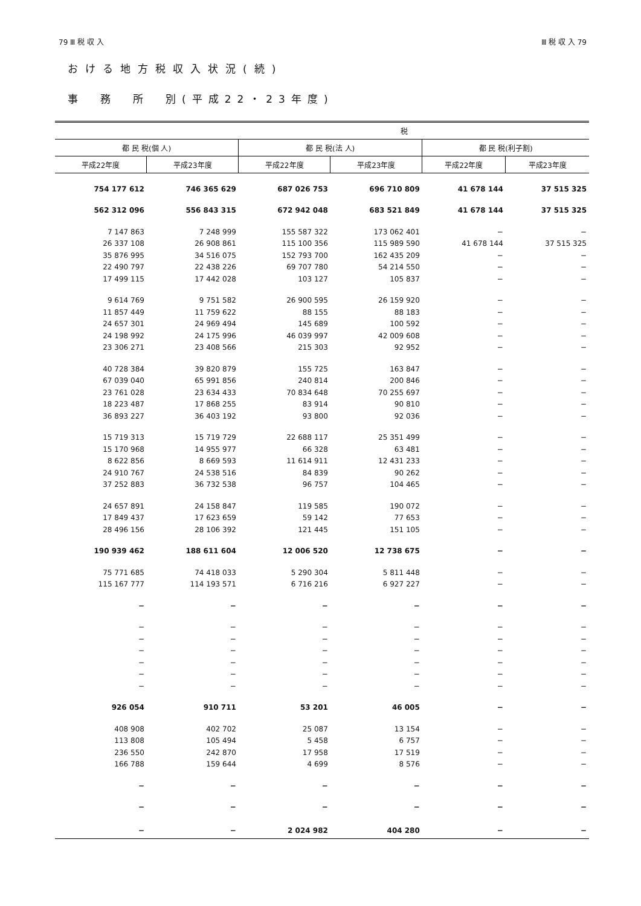79 Ⅲ 税 収 入 Ⅲ 税 収 入 79
おける地方税収入状況(続)
事　務　所　別(平成22・23年度)
| 税 | | | | | |
| --- | --- | --- | --- | --- | --- |
| 都 民 税(個 人) | | 都 民 税(法 人) | | 都 民 税(利子割) | |
| 平成22年度 | 平成23年度 | 平成22年度 | 平成23年度 | 平成22年度 | 平成23年度 |
| 754 177 612 | 746 365 629 | 687 026 753 | 696 710 809 | 41 678 144 | 37 515 325 |
| 562 312 096 | 556 843 315 | 672 942 048 | 683 521 849 | 41 678 144 | 37 515 325 |
| 7 147 863 | 7 248 999 | 155 587 322 | 173 062 401 | − | − |
| 26 337 108 | 26 908 861 | 115 100 356 | 115 989 590 | 41 678 144 | 37 515 325 |
| 35 876 995 | 34 516 075 | 152 793 700 | 162 435 209 | − | − |
| 22 490 797 | 22 438 226 | 69 707 780 | 54 214 550 | − | − |
| 17 499 115 | 17 442 028 | 103 127 | 105 837 | − | − |
| 9 614 769 | 9 751 582 | 26 900 595 | 26 159 920 | − | − |
| 11 857 449 | 11 759 622 | 88 155 | 88 183 | − | − |
| 24 657 301 | 24 969 494 | 145 689 | 100 592 | − | − |
| 24 198 992 | 24 175 996 | 46 039 997 | 42 009 608 | − | − |
| 23 306 271 | 23 408 566 | 215 303 | 92 952 | − | − |
| 40 728 384 | 39 820 879 | 155 725 | 163 847 | − | − |
| 67 039 040 | 65 991 856 | 240 814 | 200 846 | − | − |
| 23 761 028 | 23 634 433 | 70 834 648 | 70 255 697 | − | − |
| 18 223 487 | 17 868 255 | 83 914 | 90 810 | − | − |
| 36 893 227 | 36 403 192 | 93 800 | 92 036 | − | − |
| 15 719 313 | 15 719 729 | 22 688 117 | 25 351 499 | − | − |
| 15 170 968 | 14 955 977 | 66 328 | 63 481 | − | − |
| 8 622 856 | 8 669 593 | 11 614 911 | 12 431 233 | − | − |
| 24 910 767 | 24 538 516 | 84 839 | 90 262 | − | − |
| 37 252 883 | 36 732 538 | 96 757 | 104 465 | − | − |
| 24 657 891 | 24 158 847 | 119 585 | 190 072 | − | − |
| 17 849 437 | 17 623 659 | 59 142 | 77 653 | − | − |
| 28 496 156 | 28 106 392 | 121 445 | 151 105 | − | − |
| 190 939 462 | 188 611 604 | 12 006 520 | 12 738 675 | − | − |
| 75 771 685 | 74 418 033 | 5 290 304 | 5 811 448 | − | − |
| 115 167 777 | 114 193 571 | 6 716 216 | 6 927 227 | − | − |
| − | − | − | − | − | − |
| − | − | − | − | − | − |
| − | − | − | − | − | − |
| − | − | − | − | − | − |
| − | − | − | − | − | − |
| − | − | − | − | − | − |
| − | − | − | − | − | − |
| 926 054 | 910 711 | 53 201 | 46 005 | − | − |
| 408 908 | 402 702 | 25 087 | 13 154 | − | − |
| 113 808 | 105 494 | 5 458 | 6 757 | − | − |
| 236 550 | 242 870 | 17 958 | 17 519 | − | − |
| 166 788 | 159 644 | 4 699 | 8 576 | − | − |
| − | − | − | − | − | − |
| − | − | − | − | − | − |
| − | − | 2 024 982 | 404 280 | − | − |